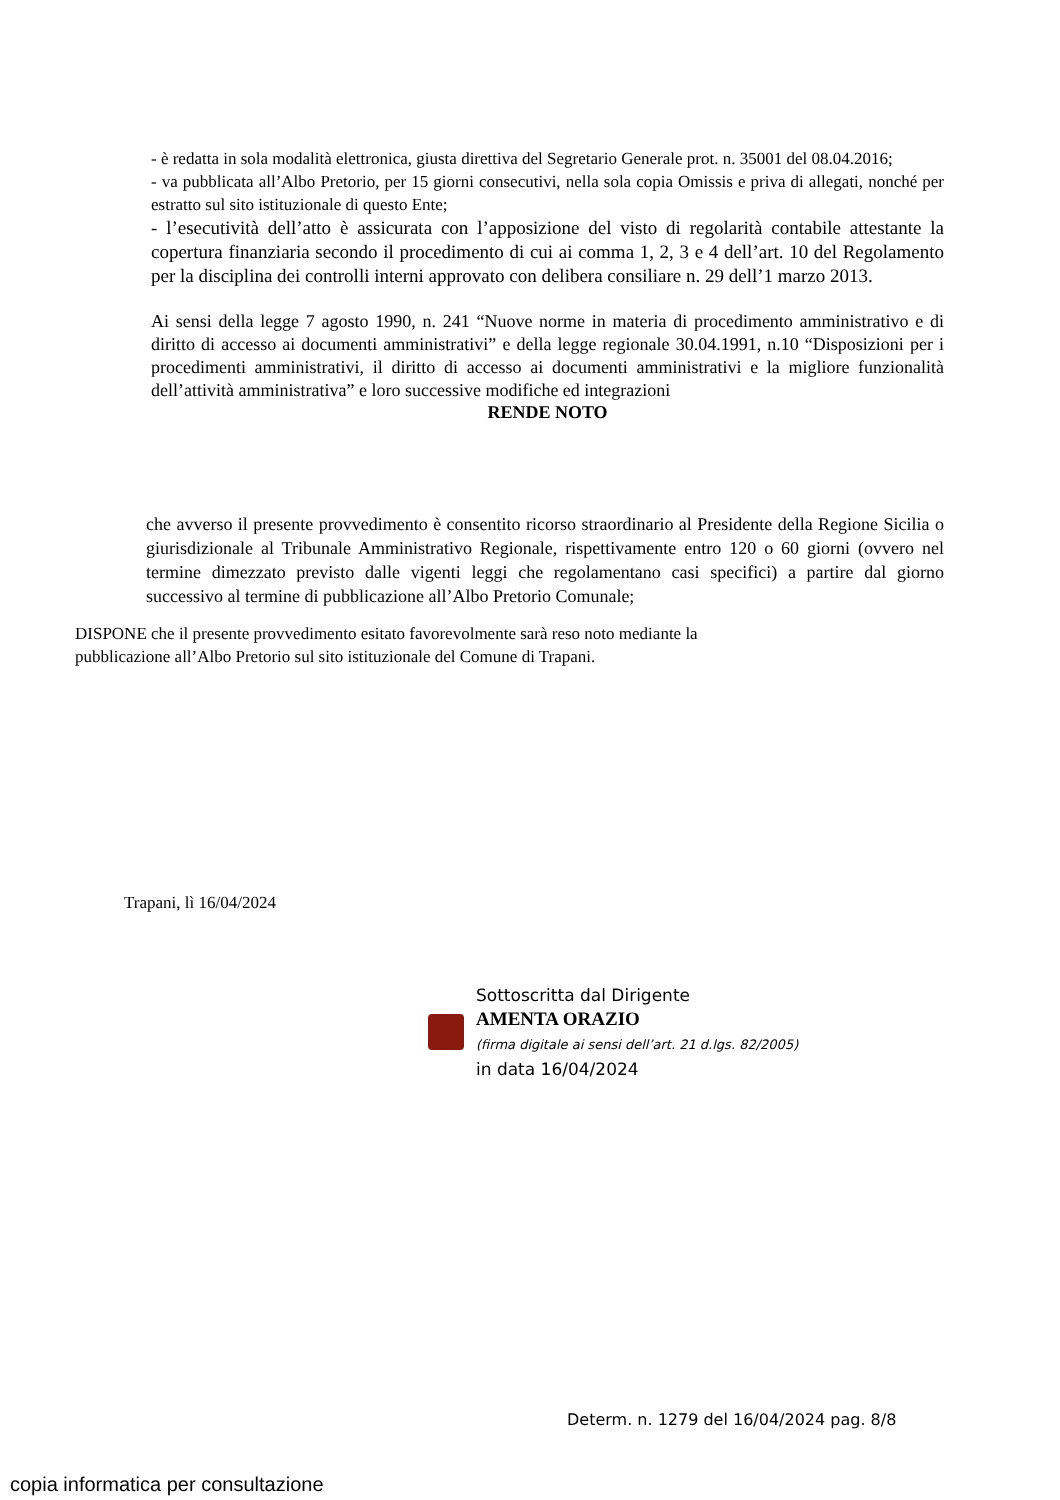- è redatta in sola modalità elettronica, giusta direttiva del Segretario Generale prot. n. 35001 del 08.04.2016;
- va pubblicata all’Albo Pretorio, per 15 giorni consecutivi, nella sola copia Omissis e priva di allegati, nonché per estratto sul sito istituzionale di questo Ente;
- l’esecutività dell’atto è assicurata con l’apposizione del visto di regolarità contabile attestante la copertura finanziaria secondo il procedimento di cui ai comma 1, 2, 3 e 4 dell’art. 10 del Regolamento per la disciplina dei controlli interni approvato con delibera consiliare n. 29 dell’1 marzo 2013.
Ai sensi della legge 7 agosto 1990, n. 241 “Nuove norme in materia di procedimento amministrativo e di diritto di accesso ai documenti amministrativi” e della legge regionale 30.04.1991, n.10 “Disposizioni per i procedimenti amministrativi, il diritto di accesso ai documenti amministrativi e la migliore funzionalità dell’attività amministrativa” e loro successive modifiche ed integrazioni
RENDE NOTO
che avverso il presente provvedimento è consentito ricorso straordinario al Presidente della Regione Sicilia o giurisdizionale al Tribunale Amministrativo Regionale, rispettivamente entro 120 o 60 giorni (ovvero nel termine dimezzato previsto dalle vigenti leggi che regolamentano casi specifici) a partire dal giorno successivo al termine di pubblicazione all’Albo Pretorio Comunale;
DISPONE che il presente provvedimento esitato favorevolmente sarà reso noto mediante la
pubblicazione all’Albo Pretorio sul sito istituzionale del Comune di Trapani.
Trapani, lì 16/04/2024
Sottoscritta dal Dirigente
AMENTA ORAZIO
(firma digitale ai sensi dell’art. 21 d.lgs. 82/2005)
in data 16/04/2024
Determ. n. 1279 del 16/04/2024 pag. 8/8
copia informatica per consultazione